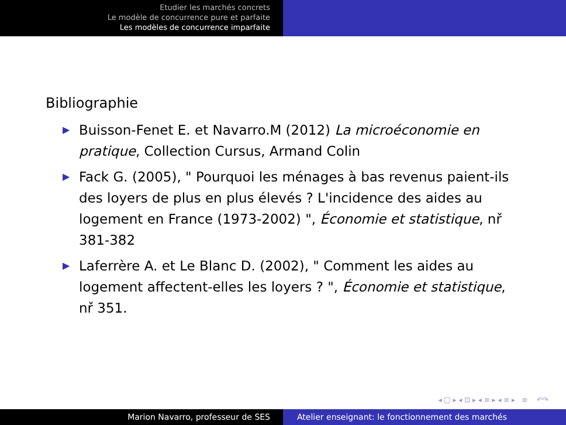Etudier les marchés concrets
Le modèle de concurrence pure et parfaite
Les modèles de concurrence imparfaite
Bibliographie
▶ Buisson-Fenet E. et Navarro.M (2012) La microéconomie en pratique, Collection Cursus, Armand Colin
▶ Fack G. (2005), " Pourquoi les ménages à bas revenus paient-ils des loyers de plus en plus élevés ? L'incidence des aides au logement en France (1973-2002) ", Économie et statistique, nř 381-382
▶ Laferrère A. et Le Blanc D. (2002), " Comment les aides au logement affectent-elles les loyers ? ", Économie et statistique, nř 351.
◂ □ ▸ ◂ ⊡ ▸ ◂ ≡ ▸ ◂ ≡ ▸ ≡ ↶↷
Marion Navarro, professeur de SES Atelier enseignant: le fonctionnement des marchés